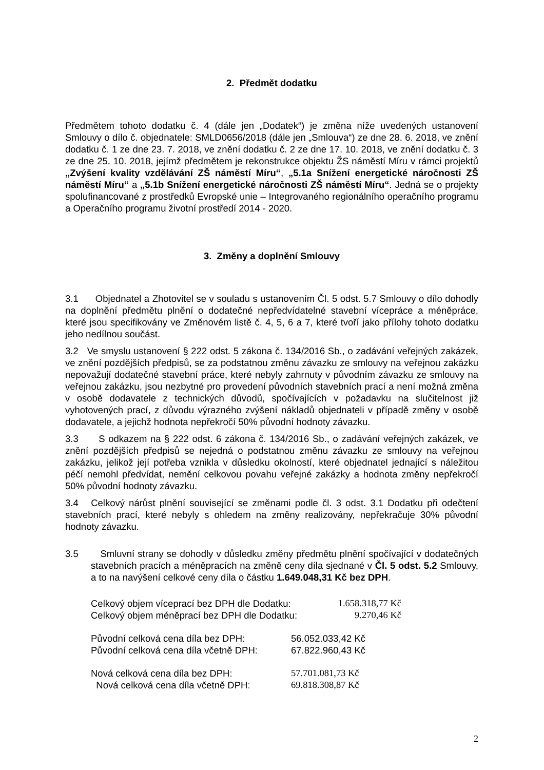2. Předmět dodatku
Předmětem tohoto dodatku č. 4 (dále jen „Dodatek“) je změna níže uvedených ustanovení Smlouvy o dílo č. objednatele: SMLD0656/2018 (dále jen „Smlouva“) ze dne 28. 6. 2018, ve znění dodatku č. 1 ze dne 23. 7. 2018, ve znění dodatku č. 2 ze dne 17. 10. 2018, ve znění dodatku č. 3 ze dne 25. 10. 2018, jejímž předmětem je rekonstrukce objektu ŽS náměstí Míru v rámci projektů „Zvýšení kvality vzdělávání ZŠ náměstí Míru“, „5.1a Snížení energetické náročnosti ZŠ náměstí Míru“ a „5.1b Snížení energetické náročnosti ZŠ náměstí Míru“. Jedná se o projekty spolufinancované z prostředků Evropské unie – Integrovaného regionálního operačního programu a Operačního programu životní prostředí 2014 - 2020.
3. Změny a doplnění Smlouvy
3.1 Objednatel a Zhotovitel se v souladu s ustanovením Čl. 5 odst. 5.7 Smlouvy o dílo dohodly na doplnění předmětu plnění o dodatečné nepředvídatelné stavební vícepráce a méněpráce, které jsou specifikovány ve Změnovém listě č. 4, 5, 6 a 7, které tvoří jako přílohy tohoto dodatku jeho nedílnou součást.
3.2 Ve smyslu ustanovení § 222 odst. 5 zákona č. 134/2016 Sb., o zadávání veřejných zakázek, ve znění pozdějších předpisů, se za podstatnou změnu závazku ze smlouvy na veřejnou zakázku nepovažují dodatečné stavební práce, které nebyly zahrnuty v původním závazku ze smlouvy na veřejnou zakázku, jsou nezbytné pro provedení původních stavebních prací a není možná změna v osobě dodavatele z technických důvodů, spočívajících v požadavku na slučitelnost již vyhotovených prací, z důvodu výrazného zvýšení nákladů objednateli v případě změny v osobě dodavatele, a jejichž hodnota nepřekročí 50% původní hodnoty závazku.
3.3 S odkazem na § 222 odst. 6 zákona č. 134/2016 Sb., o zadávání veřejných zakázek, ve znění pozdějších předpisů se nejedná o podstatnou změnu závazku ze smlouvy na veřejnou zakázku, jelikož její potřeba vznikla v důsledku okolností, které objednatel jednající s náležitou péčí nemohl předvídat, nemění celkovou povahu veřejné zakázky a hodnota změny nepřekročí 50% původní hodnoty závazku.
3.4 Celkový nárůst plnění související se změnami podle čl. 3 odst. 3.1 Dodatku při odečtení stavebních prací, které nebyly s ohledem na změny realizovány, nepřekračuje 30% původní hodnoty závazku.
3.5 Smluvní strany se dohodly v důsledku změny předmětu plnění spočívající v dodatečných stavebních pracích a méněpracích na změně ceny díla sjednané v Čl. 5 odst. 5.2 Smlouvy, a to na navýšení celkové ceny díla o částku 1.649.048,31 Kč bez DPH.
| Celkový objem víceprací bez DPH dle Dodatku: | 1.658.318,77 Kč |
| Celkový objem méněprací bez DPH dle Dodatku: | 9.270,46 Kč |
| Původní celková cena díla bez DPH: | 56.052.033,42 Kč |
| Původní celková cena díla včetně DPH: | 67.822.960,43 Kč |
| Nová celková cena díla bez DPH: | 57.701.081,73 Kč |
| Nová celková cena díla včetně DPH: | 69.818.308,87 Kč |
2